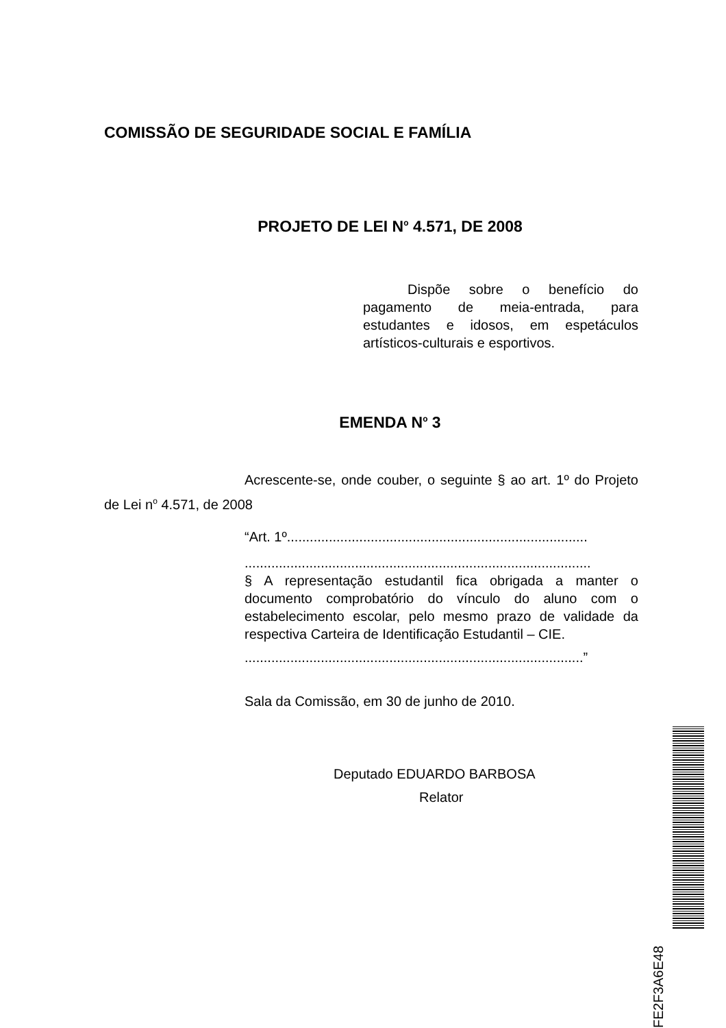COMISSÃO DE SEGURIDADE SOCIAL E FAMÍLIA
PROJETO DE LEI N<sup>o</sup> 4.571, DE 2008
Dispõe sobre o benefício do pagamento de meia-entrada, para estudantes e idosos, em espetáculos artísticos-culturais e esportivos.
EMENDA N<sup>o</sup> 3
Acrescente-se, onde couber, o seguinte § ao art. 1º do Projeto de Lei n<sup>o</sup> 4.571, de 2008
“Art. 1º...............................................................................
...........................................................................................
§ A representação estudantil fica obrigada a manter o documento comprobatório do vínculo do aluno com o estabelecimento escolar, pelo mesmo prazo de validade da respectiva Carteira de Identificação Estudantil – CIE.
.........................................................................................”
Sala da Comissão, em 30 de junho de 2010.
Deputado EDUARDO BARBOSA
Relator
FE2F3A6E48